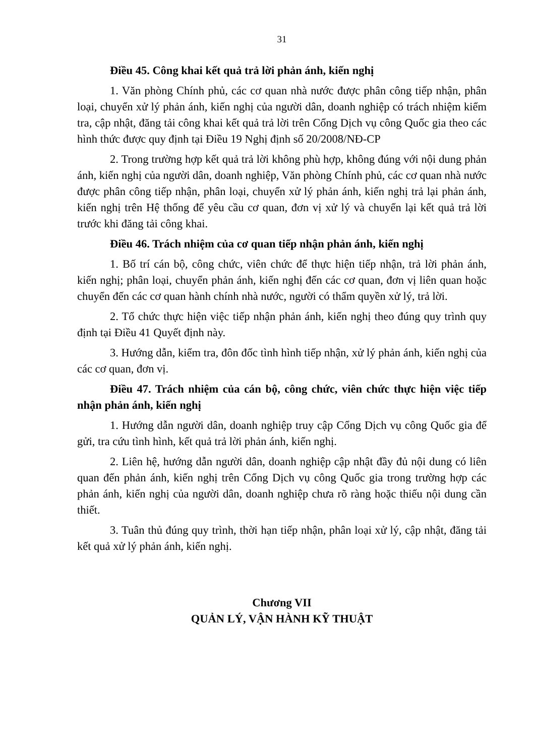31
Điều 45. Công khai kết quả trả lời phản ánh, kiến nghị
1. Văn phòng Chính phủ, các cơ quan nhà nước được phân công tiếp nhận, phân loại, chuyển xử lý phản ánh, kiến nghị của người dân, doanh nghiệp có trách nhiệm kiểm tra, cập nhật, đăng tải công khai kết quả trả lời trên Cổng Dịch vụ công Quốc gia theo các hình thức được quy định tại Điều 19 Nghị định số 20/2008/NĐ-CP
2. Trong trường hợp kết quả trả lời không phù hợp, không đúng với nội dung phản ánh, kiến nghị của người dân, doanh nghiệp, Văn phòng Chính phủ, các cơ quan nhà nước được phân công tiếp nhận, phân loại, chuyển xử lý phản ánh, kiến nghị trả lại phản ánh, kiến nghị trên Hệ thống để yêu cầu cơ quan, đơn vị xử lý và chuyển lại kết quả trả lời trước khi đăng tải công khai.
Điều 46. Trách nhiệm của cơ quan tiếp nhận phản ánh, kiến nghị
1. Bố trí cán bộ, công chức, viên chức để thực hiện tiếp nhận, trả lời phản ánh, kiến nghị; phân loại, chuyển phản ánh, kiến nghị đến các cơ quan, đơn vị liên quan hoặc chuyển đến các cơ quan hành chính nhà nước, người có thẩm quyền xử lý, trả lời.
2. Tổ chức thực hiện việc tiếp nhận phản ánh, kiến nghị theo đúng quy trình quy định tại Điều 41 Quyết định này.
3. Hướng dẫn, kiểm tra, đôn đốc tình hình tiếp nhận, xử lý phản ánh, kiến nghị của các cơ quan, đơn vị.
Điều 47. Trách nhiệm của cán bộ, công chức, viên chức thực hiện việc tiếp nhận phản ánh, kiến nghị
1. Hướng dẫn người dân, doanh nghiệp truy cập Cổng Dịch vụ công Quốc gia để gửi, tra cứu tình hình, kết quả trả lời phản ánh, kiến nghị.
2. Liên hệ, hướng dẫn người dân, doanh nghiệp cập nhật đầy đủ nội dung có liên quan đến phản ánh, kiến nghị trên Cổng Dịch vụ công Quốc gia trong trường hợp các phản ánh, kiến nghị của người dân, doanh nghiệp chưa rõ ràng hoặc thiếu nội dung cần thiết.
3. Tuân thủ đúng quy trình, thời hạn tiếp nhận, phân loại xử lý, cập nhật, đăng tải kết quả xử lý phản ánh, kiến nghị.
Chương VII
QUẢN LÝ, VẬN HÀNH KỸ THUẬT